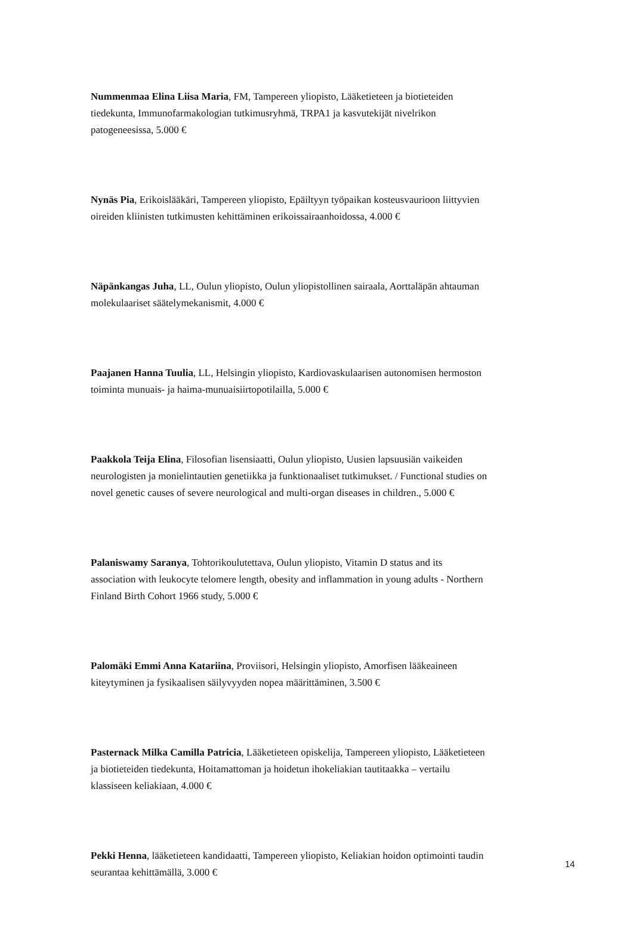Nummenmaa Elina Liisa Maria, FM, Tampereen yliopisto, Lääketieteen ja biotieteiden tiedekunta, Immunofarmakologian tutkimusryhmä, TRPA1 ja kasvutekijät nivelrikon patogeneesissa, 5.000 €
Nynäs Pia, Erikoislääkäri, Tampereen yliopisto, Epäiltyyn työpaikan kosteusvaurioon liittyvien oireiden kliinisten tutkimusten kehittäminen erikoissairaanhoidossa, 4.000 €
Näpänkangas Juha, LL, Oulun yliopisto, Oulun yliopistollinen sairaala, Aorttaläpän ahtauman molekulaariset säätelymekanismit, 4.000 €
Paajanen Hanna Tuulia, LL, Helsingin yliopisto, Kardiovaskulaarisen autonomisen hermoston toiminta munuais- ja haima-munuaisiirtopotilailla, 5.000 €
Paakkola Teija Elina, Filosofian lisensiaatti, Oulun yliopisto, Uusien lapsuusiän vaikeiden neurologisten ja monielintautien genetiikka ja funktionaaliset tutkimukset. / Functional studies on novel genetic causes of severe neurological and multi-organ diseases in children., 5.000 €
Palaniswamy Saranya, Tohtorikoulutettava, Oulun yliopisto, Vitamin D status and its association with leukocyte telomere length, obesity and inflammation in young adults - Northern Finland Birth Cohort 1966 study, 5.000 €
Palomäki Emmi Anna Katariina, Proviisori, Helsingin yliopisto, Amorfisen lääkeaineen kiteytyminen ja fysikaalisen säilyvyyden nopea määrittäminen, 3.500 €
Pasternack Milka Camilla Patricia, Lääketieteen opiskelija, Tampereen yliopisto, Lääketieteen ja biotieteiden tiedekunta, Hoitamattoman ja hoidetun ihokeliakian tautitaakka – vertailu klassiseen keliakiaan, 4.000 €
Pekki Henna, lääketieteen kandidaatti, Tampereen yliopisto, Keliakian hoidon optimointi taudin seurantaa kehittämällä, 3.000 €
14